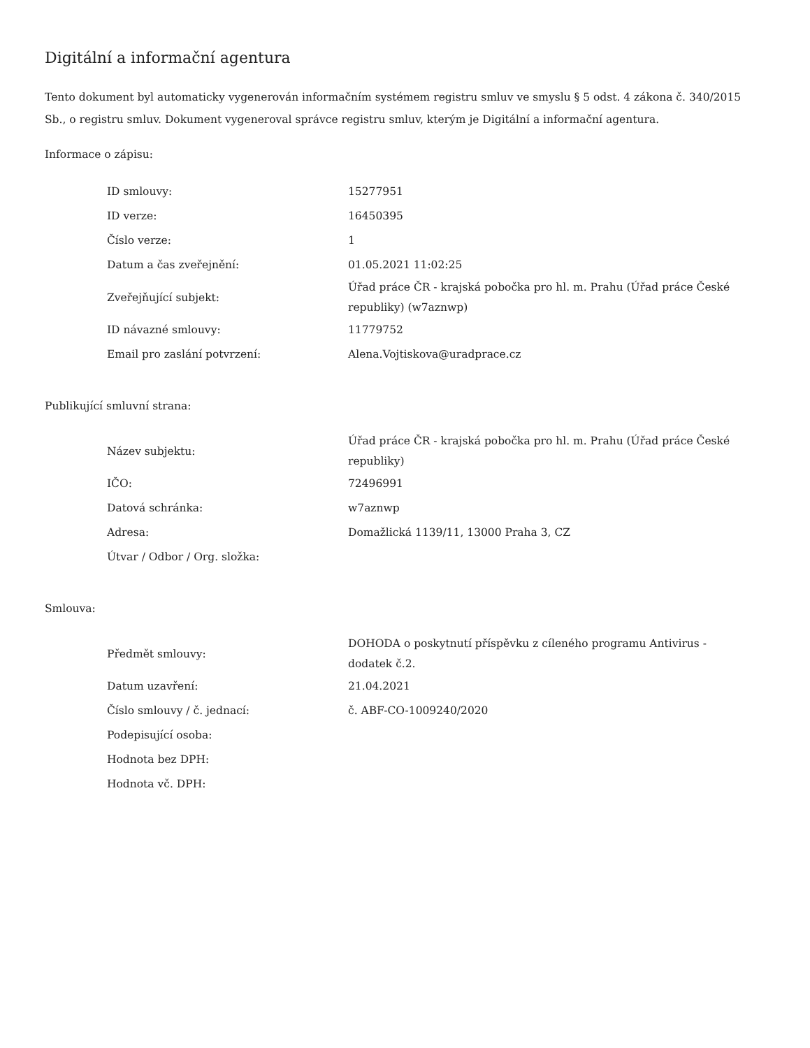Digitální a informační agentura
Tento dokument byl automaticky vygenerován informačním systémem registru smluv ve smyslu § 5 odst. 4 zákona č. 340/2015 Sb., o registru smluv. Dokument vygeneroval správce registru smluv, kterým je Digitální a informační agentura.
Informace o zápisu:
| ID smlouvy: | 15277951 |
| ID verze: | 16450395 |
| Číslo verze: | 1 |
| Datum a čas zveřejnění: | 01.05.2021 11:02:25 |
| Zveřejňující subjekt: | Úřad práce ČR - krajská pobočka pro hl. m. Prahu (Úřad práce České republiky) (w7aznwp) |
| ID návazné smlouvy: | 11779752 |
| Email pro zaslání potvrzení: | Alena.Vojtiskova@uradprace.cz |
Publikující smluvní strana:
| Název subjektu: | Úřad práce ČR - krajská pobočka pro hl. m. Prahu (Úřad práce České republiky) |
| IČO: | 72496991 |
| Datová schránka: | w7aznwp |
| Adresa: | Domažlická 1139/11, 13000 Praha 3, CZ |
| Útvar / Odbor / Org. složka: | |
Smlouva:
| Předmět smlouvy: | DOHODA o poskytnutí příspěvku z cíleného programu Antivirus - dodatek č.2. |
| Datum uzavření: | 21.04.2021 |
| Číslo smlouvy / č. jednací: | č. ABF-CO-1009240/2020 |
| Podepisující osoba: | |
| Hodnota bez DPH: | |
| Hodnota vč. DPH: | |